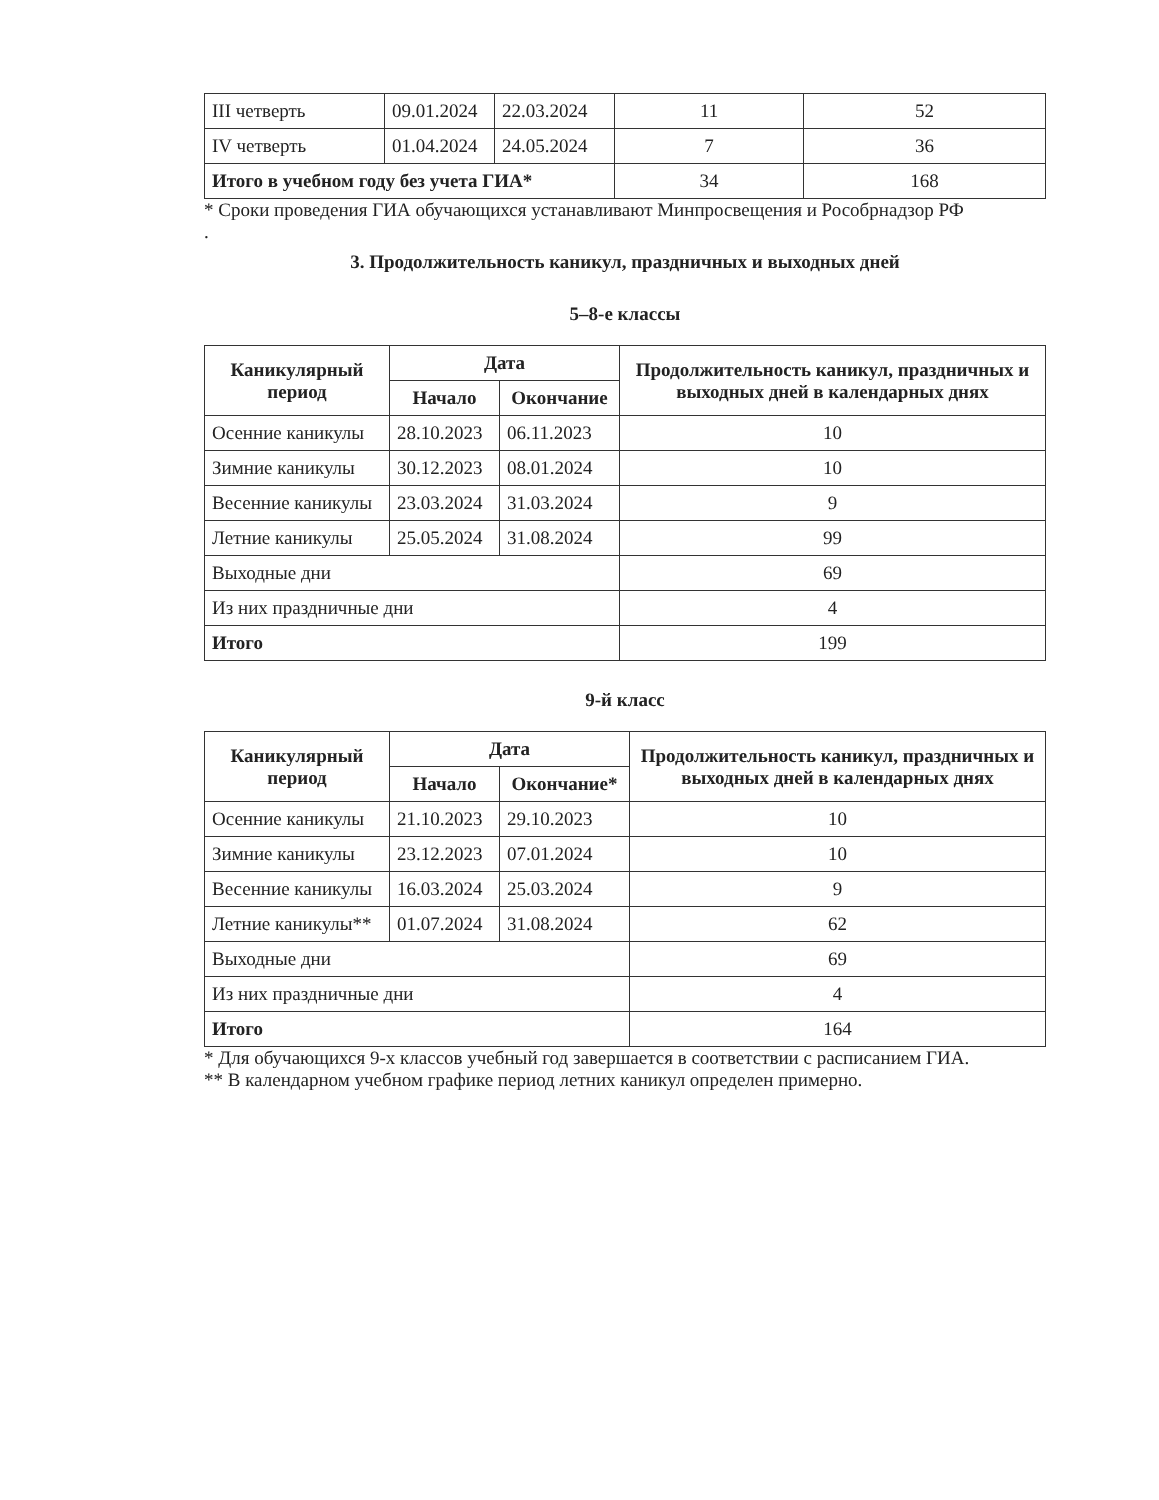| III четверть | 09.01.2024 | 22.03.2024 | 11 | 52 |
| IV четверть | 01.04.2024 | 24.05.2024 | 7 | 36 |
| Итого в учебном году без учета ГИА* | | | 34 | 168 |
* Сроки проведения ГИА обучающихся устанавливают Минпросвещения и Рособрнадзор РФ
.
3. Продолжительность каникул, праздничных и выходных дней
5–8-е классы
| Каникулярный период | Дата | | Продолжительность каникул, праздничных и выходных дней в календарных днях |
| --- | --- | --- | --- |
| | Начало | Окончание | |
| Осенние каникулы | 28.10.2023 | 06.11.2023 | 10 |
| Зимние каникулы | 30.12.2023 | 08.01.2024 | 10 |
| Весенние каникулы | 23.03.2024 | 31.03.2024 | 9 |
| Летние каникулы | 25.05.2024 | 31.08.2024 | 99 |
| Выходные дни | | | 69 |
| Из них праздничные дни | | | 4 |
| Итого | | | 199 |
9-й класс
| Каникулярный период | Дата | | Продолжительность каникул, праздничных и выходных дней в календарных днях |
| --- | --- | --- | --- |
| | Начало | Окончание* | |
| Осенние каникулы | 21.10.2023 | 29.10.2023 | 10 |
| Зимние каникулы | 23.12.2023 | 07.01.2024 | 10 |
| Весенние каникулы | 16.03.2024 | 25.03.2024 | 9 |
| Летние каникулы** | 01.07.2024 | 31.08.2024 | 62 |
| Выходные дни | | | 69 |
| Из них праздничные дни | | | 4 |
| Итого | | | 164 |
* Для обучающихся 9-х классов учебный год завершается в соответствии с расписанием ГИА.
** В календарном учебном графике период летних каникул определен примерно.